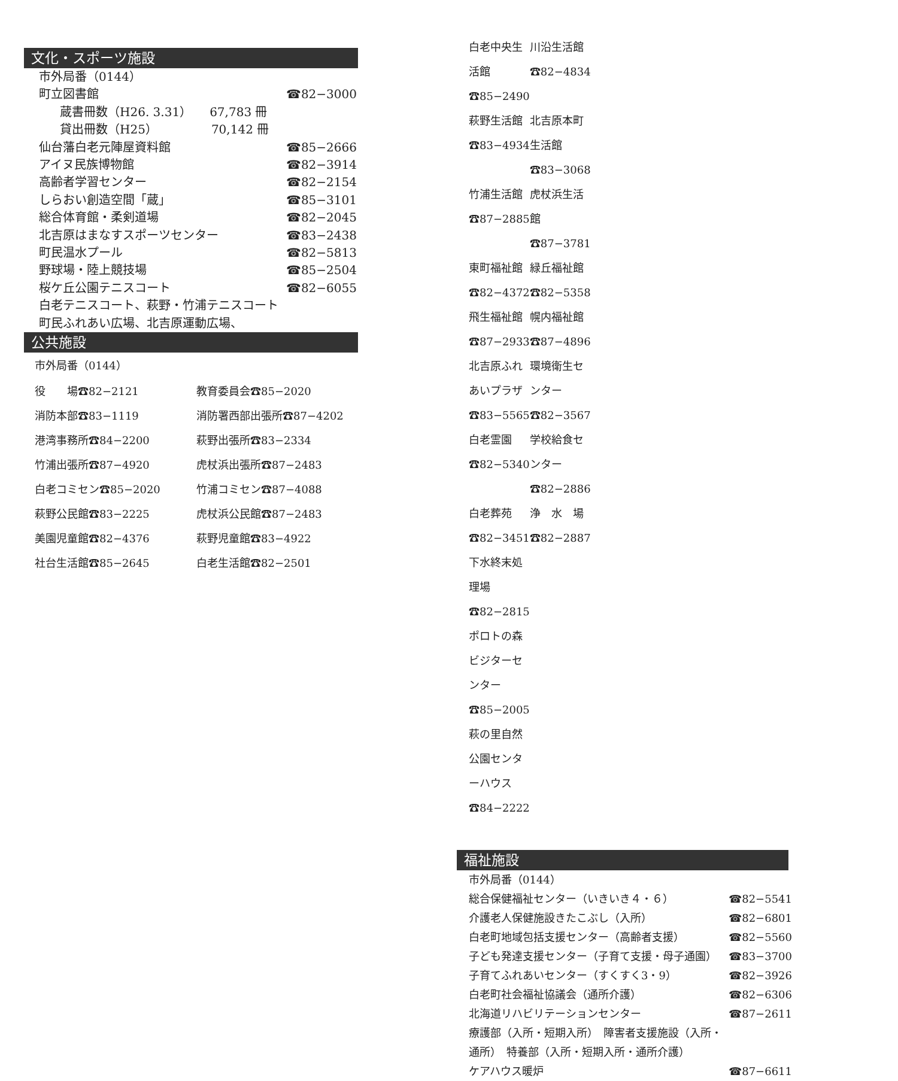文化・スポーツ施設
市外局番（0144）
町立図書館 ☎82−3000
蔵書冊数（H26. 3.31）　　67,783 冊
貸出冊数（H25）　　　　　70,142 冊
仙台藩白老元陣屋資料館 ☎85−2666
アイヌ民族博物館 ☎82−3914
高齢者学習センター ☎82−2154
しらおい創造空間「蔵」 ☎85−3101
総合体育館・柔剣道場 ☎82−2045
北吉原はまなすスポーツセンター ☎83−2438
町民温水プール ☎82−5813
野球場・陸上競技場 ☎85−2504
桜ケ丘公園テニスコート ☎82−6055
白老テニスコート、萩野・竹浦テニスコート
町民ふれあい広場、北吉原運動広場、
公共施設
市外局番（0144）
役　　場☎82−2121 教育委員会☎85−2020
消防本部☎83−1119 消防署西部出張所☎87−4202
港湾事務所☎84−2200 萩野出張所☎83−2334
竹浦出張所☎87−4920 虎杖浜出張所☎87−2483
白老コミセン☎85−2020 竹浦コミセン☎87−4088
萩野公民館☎83−2225 虎杖浜公民館☎87−2483
美園児童館☎82−4376 萩野児童館☎83−4922
社台生活館☎85−2645 白老生活館☎82−2501
白老中央生活館☎85−2490 川沿生活館☎82−4834
萩野生活館☎83−4934 北吉原本町生活館☎83−3068
竹浦生活館☎87−2885 虎杖浜生活館☎87−3781
東町福祉館☎82−4372 緑丘福祉館☎82−5358
飛生福祉館☎87−2933 幌内福祉館☎87−4896
北吉原ふれあいプラザ☎83−5565 環境衛生センター☎82−3567
白老霊園☎82−5340 学校給食センター☎82−2886
白老葬苑☎82−3451 浄　水　場☎82−2887
下水終末処理場☎82−2815
ポロトの森ビジターセンター☎85−2005
萩の里自然公園センターハウス☎84−2222
福祉施設
市外局番（0144）
総合保健福祉センター（いきいき４・６） ☎82−5541
介護老人保健施設きたこぶし（入所） ☎82−6801
白老町地域包括支援センター（高齢者支援） ☎82−5560
子ども発達支援センター（子育て支援・母子通園） ☎83−3700
子育てふれあいセンター（すくすく3・9） ☎82−3926
白老町社会福祉協議会（通所介護） ☎82−6306
北海道リハビリテーションセンター ☎87−2611
療護部（入所・短期入所）　障害者支援施設（入所・
通所）　特養部（入所・短期入所・通所介護）
ケアハウス暖炉 ☎87−6611